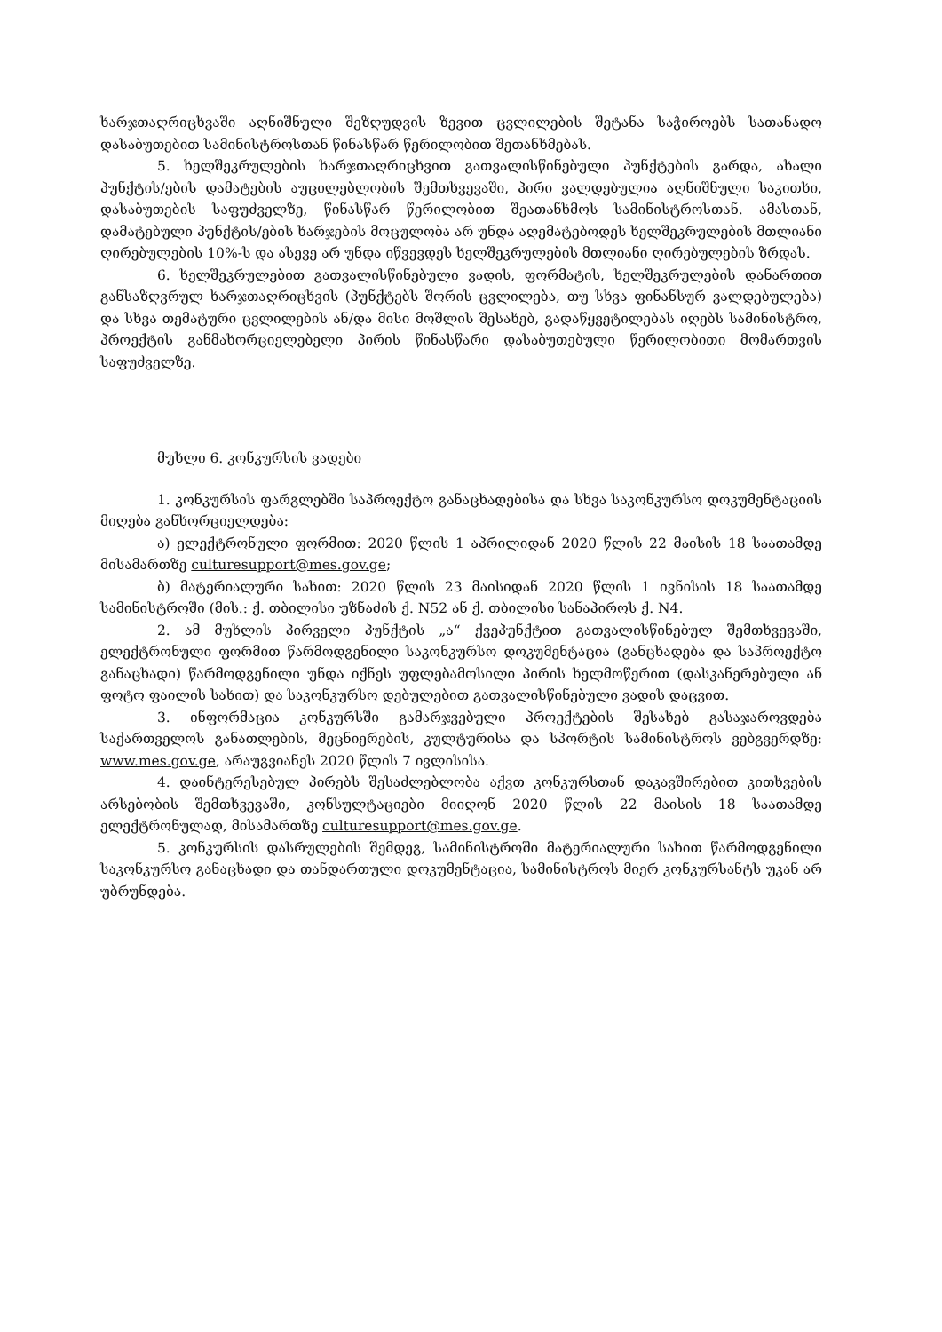ხარჯთაღრიცხვაში აღნიშნული შეზღუდვის ზევით ცვლილების შეტანა საჭიროებს სათანადო დასაბუთებით სამინისტროსთან წინასწარ წერილობით შეთანხმებას.
5. ხელშეკრულების ხარჯთაღრიცხვით გათვალისწინებული პუნქტების გარდა, ახალი პუნქტის/ების დამატების აუცილებლობის შემთხვევაში, პირი ვალდებულია აღნიშნული საკითხი, დასაბუთების საფუძველზე, წინასწარ წერილობით შეათანხმოს სამინისტროსთან. ამასთან, დამატებული პუნქტის/ების ხარჯების მოცულობა არ უნდა აღემატებოდეს ხელშეკრულების მთლიანი ღირებულების 10%-ს და ასევე არ უნდა იწვევდეს ხელშეკრულების მთლიანი ღირებულების ზრდას.
6. ხელშეკრულებით გათვალისწინებული ვადის, ფორმატის, ხელშეკრულების დანართით განსაზღვრულ ხარჯთაღრიცხვის (პუნქტებს შორის ცვლილება, თუ სხვა ფინანსურ ვალდებულება) და სხვა თემატური ცვლილების ან/და მისი მოშლის შესახებ, გადაწყვეტილებას იღებს სამინისტრო, პროექტის განმახორციელებელი პირის წინასწარი დასაბუთებული წერილობითი მომართვის საფუძველზე.
მუხლი 6. კონკურსის ვადები
1. კონკურსის ფარგლებში საპროექტო განაცხადებისა და სხვა საკონკურსო დოკუმენტაციის მიღება განხორციელდება:
ა) ელექტრონული ფორმით: 2020 წლის 1 აპრილიდან 2020 წლის 22 მაისის 18 საათამდე მისამართზე culturesupport@mes.gov.ge;
ბ) მატერიალური სახით: 2020 წლის 23 მაისიდან 2020 წლის 1 ივნისის 18 საათამდე სამინისტროში (მის.: ქ. თბილისი უზნაძის ქ. N52 ან ქ. თბილისი სანაპიროს ქ. N4.
2. ამ მუხლის პირველი პუნქტის „ა“ ქვეპუნქტით გათვალისწინებულ შემთხვევაში, ელექტრონული ფორმით წარმოდგენილი საკონკურსო დოკუმენტაცია (განცხადება და საპროექტო განაცხადი) წარმოდგენილი უნდა იქნეს უფლებამოსილი პირის ხელმოწერით (დასკანერებული ან ფოტო ფაილის სახით) და საკონკურსო დებულებით გათვალისწინებული ვადის დაცვით.
3. ინფორმაცია კონკურსში გამარჯვებული პროექტების შესახებ გასაჯაროვდება საქართველოს განათლების, მეცნიერების, კულტურისა და სპორტის სამინისტროს ვებგვერდზე: www.mes.gov.ge, არაუგვიანეს 2020 წლის 7 ივლისისა.
4. დაინტერესებულ პირებს შესაძლებლობა აქვთ კონკურსთან დაკავშირებით კითხვების არსებობის შემთხვევაში, კონსულტაციები მიიღონ 2020 წლის 22 მაისის 18 საათამდე ელექტრონულად, მისამართზე culturesupport@mes.gov.ge.
5. კონკურსის დასრულების შემდეგ, სამინისტროში მატერიალური სახით წარმოდგენილი საკონკურსო განაცხადი და თანდართული დოკუმენტაცია, სამინისტროს მიერ კონკურსანტს უკან არ უბრუნდება.